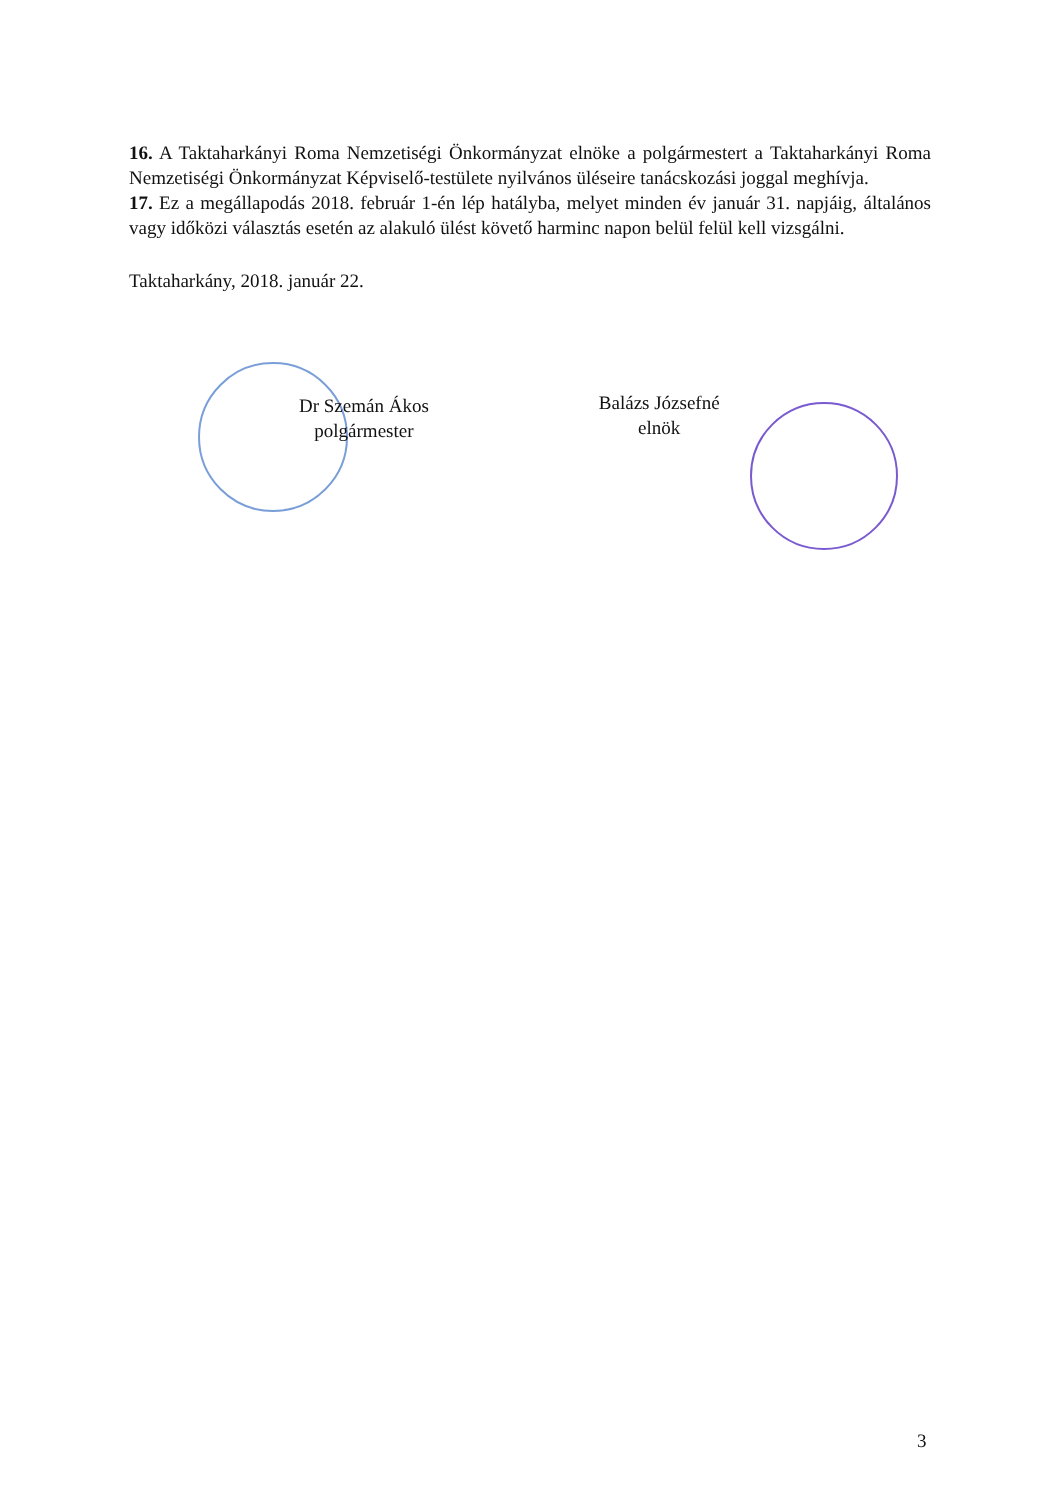16. A Taktaharkányi Roma Nemzetiségi Önkormányzat elnöke a polgármestert a Taktaharkányi Roma Nemzetiségi Önkormányzat Képviselő-testülete nyilvános üléseire tanácskozási joggal meghívja.
17. Ez a megállapodás 2018. február 1-én lép hatályba, melyet minden év január 31. napjáig, általános vagy időközi választás esetén az alakuló ülést követő harminc napon belül felül kell vizsgálni.
Taktaharkány, 2018. január 22.
Dr Szemán Ákos
polgármester
Balázs Józsefné
elnök
3